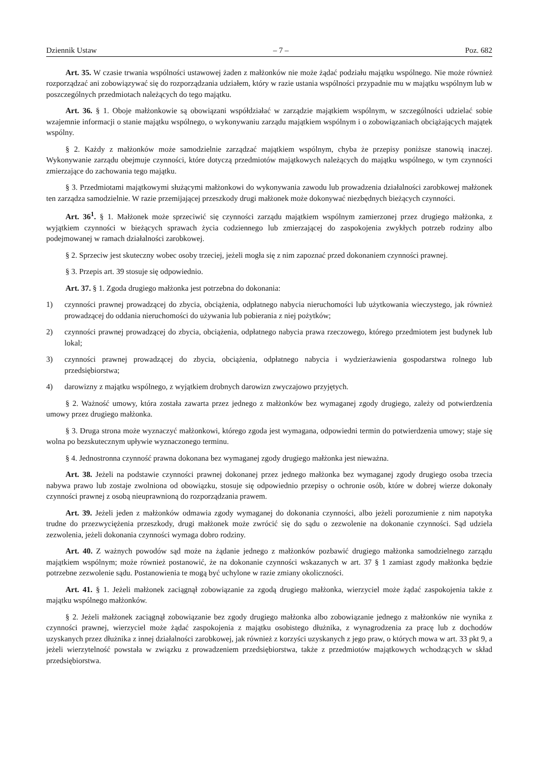Dziennik Ustaw – 7 – Poz. 682
Art. 35. W czasie trwania wspólności ustawowej żaden z małżonków nie może żądać podziału majątku wspólnego. Nie może również rozporządzać ani zobowiązywać się do rozporządzania udziałem, który w razie ustania wspólności przypadnie mu w majątku wspólnym lub w poszczególnych przedmiotach należących do tego majątku.
Art. 36. § 1. Oboje małżonkowie są obowiązani współdziałać w zarządzie majątkiem wspólnym, w szczególności udzielać sobie wzajemnie informacji o stanie majątku wspólnego, o wykonywaniu zarządu majątkiem wspólnym i o zobowiązaniach obciążających majątek wspólny.
§ 2. Każdy z małżonków może samodzielnie zarządzać majątkiem wspólnym, chyba że przepisy poniższe stanowią inaczej. Wykonywanie zarządu obejmuje czynności, które dotyczą przedmiotów majątkowych należących do majątku wspólnego, w tym czynności zmierzające do zachowania tego majątku.
§ 3. Przedmiotami majątkowymi służącymi małżonkowi do wykonywania zawodu lub prowadzenia działalności zarobkowej małżonek ten zarządza samodzielnie. W razie przemijającej przeszkody drugi małżonek może dokonywać niezbędnych bieżących czynności.
Art. 36<sup>1</sup>. § 1. Małżonek może sprzeciwić się czynności zarządu majątkiem wspólnym zamierzonej przez drugiego małżonka, z wyjątkiem czynności w bieżących sprawach życia codziennego lub zmierzającej do zaspokojenia zwykłych potrzeb rodziny albo podejmowanej w ramach działalności zarobkowej.
§ 2. Sprzeciw jest skuteczny wobec osoby trzeciej, jeżeli mogła się z nim zapoznać przed dokonaniem czynności prawnej.
§ 3. Przepis art. 39 stosuje się odpowiednio.
Art. 37. § 1. Zgoda drugiego małżonka jest potrzebna do dokonania:
1) czynności prawnej prowadzącej do zbycia, obciążenia, odpłatnego nabycia nieruchomości lub użytkowania wieczystego, jak również prowadzącej do oddania nieruchomości do używania lub pobierania z niej pożytków;
2) czynności prawnej prowadzącej do zbycia, obciążenia, odpłatnego nabycia prawa rzeczowego, którego przedmiotem jest budynek lub lokal;
3) czynności prawnej prowadzącej do zbycia, obciążenia, odpłatnego nabycia i wydzierżawienia gospodarstwa rolnego lub przedsiębiorstwa;
4) darowizny z majątku wspólnego, z wyjątkiem drobnych darowizn zwyczajowo przyjętych.
§ 2. Ważność umowy, która została zawarta przez jednego z małżonków bez wymaganej zgody drugiego, zależy od potwierdzenia umowy przez drugiego małżonka.
§ 3. Druga strona może wyznaczyć małżonkowi, którego zgoda jest wymagana, odpowiedni termin do potwierdzenia umowy; staje się wolna po bezskutecznym upływie wyznaczonego terminu.
§ 4. Jednostronna czynność prawna dokonana bez wymaganej zgody drugiego małżonka jest nieważna.
Art. 38. Jeżeli na podstawie czynności prawnej dokonanej przez jednego małżonka bez wymaganej zgody drugiego osoba trzecia nabywa prawo lub zostaje zwolniona od obowiązku, stosuje się odpowiednio przepisy o ochronie osób, które w dobrej wierze dokonały czynności prawnej z osobą nieuprawnioną do rozporządzania prawem.
Art. 39. Jeżeli jeden z małżonków odmawia zgody wymaganej do dokonania czynności, albo jeżeli porozumienie z nim napotyka trudne do przezwyciężenia przeszkody, drugi małżonek może zwrócić się do sądu o zezwolenie na dokonanie czynności. Sąd udziela zezwolenia, jeżeli dokonania czynności wymaga dobro rodziny.
Art. 40. Z ważnych powodów sąd może na żądanie jednego z małżonków pozbawić drugiego małżonka samodzielnego zarządu majątkiem wspólnym; może również postanowić, że na dokonanie czynności wskazanych w art. 37 § 1 zamiast zgody małżonka będzie potrzebne zezwolenie sądu. Postanowienia te mogą być uchylone w razie zmiany okoliczności.
Art. 41. § 1. Jeżeli małżonek zaciągnął zobowiązanie za zgodą drugiego małżonka, wierzyciel może żądać zaspokojenia także z majątku wspólnego małżonków.
§ 2. Jeżeli małżonek zaciągnął zobowiązanie bez zgody drugiego małżonka albo zobowiązanie jednego z małżonków nie wynika z czynności prawnej, wierzyciel może żądać zaspokojenia z majątku osobistego dłużnika, z wynagrodzenia za pracę lub z dochodów uzyskanych przez dłużnika z innej działalności zarobkowej, jak również z korzyści uzyskanych z jego praw, o których mowa w art. 33 pkt 9, a jeżeli wierzytelność powstała w związku z prowadzeniem przedsiębiorstwa, także z przedmiotów majątkowych wchodzących w skład przedsiębiorstwa.